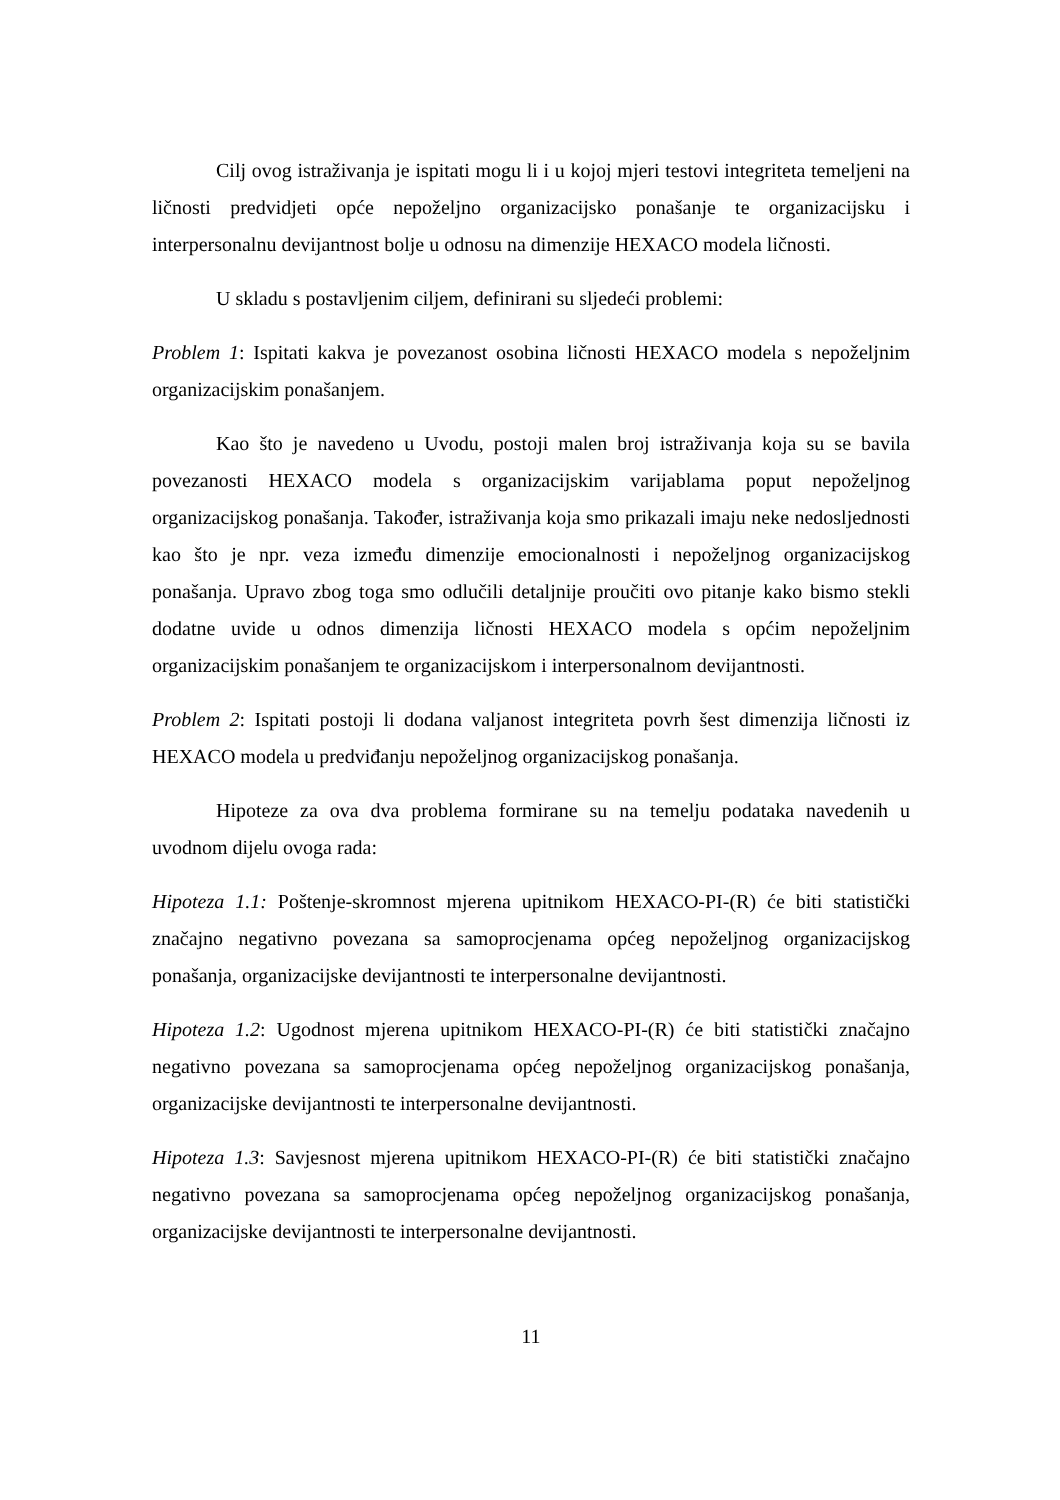Cilj ovog istraživanja je ispitati mogu li i u kojoj mjeri testovi integriteta temeljeni na ličnosti predvidjeti opće nepoželjno organizacijsko ponašanje te organizacijsku i interpersonalnu devijantnost bolje u odnosu na dimenzije HEXACO modela ličnosti.
U skladu s postavljenim ciljem, definirani su sljedeći problemi:
Problem 1: Ispitati kakva je povezanost osobina ličnosti HEXACO modela s nepoželjnim organizacijskim ponašanjem.
Kao što je navedeno u Uvodu, postoji malen broj istraživanja koja su se bavila povezanosti HEXACO modela s organizacijskim varijablama poput nepoželjnog organizacijskog ponašanja. Također, istraživanja koja smo prikazali imaju neke nedosljednosti kao što je npr. veza između dimenzije emocionalnosti i nepoželjnog organizacijskog ponašanja. Upravo zbog toga smo odlučili detaljnije proučiti ovo pitanje kako bismo stekli dodatne uvide u odnos dimenzija ličnosti HEXACO modela s općim nepoželjnim organizacijskim ponašanjem te organizacijskom i interpersonalnom devijantnosti.
Problem 2: Ispitati postoji li dodana valjanost integriteta povrh šest dimenzija ličnosti iz HEXACO modela u predviđanju nepoželjnog organizacijskog ponašanja.
Hipoteze za ova dva problema formirane su na temelju podataka navedenih u uvodnom dijelu ovoga rada:
Hipoteza 1.1: Poštenje-skromnost mjerena upitnikom HEXACO-PI-(R) će biti statistički značajno negativno povezana sa samoprocjenama općeg nepoželjnog organizacijskog ponašanja, organizacijske devijantnosti te interpersonalne devijantnosti.
Hipoteza 1.2: Ugodnost mjerena upitnikom HEXACO-PI-(R) će biti statistički značajno negativno povezana sa samoprocjenama općeg nepoželjnog organizacijskog ponašanja, organizacijske devijantnosti te interpersonalne devijantnosti.
Hipoteza 1.3: Savjesnost mjerena upitnikom HEXACO-PI-(R) će biti statistički značajno negativno povezana sa samoprocjenama općeg nepoželjnog organizacijskog ponašanja, organizacijske devijantnosti te interpersonalne devijantnosti.
11